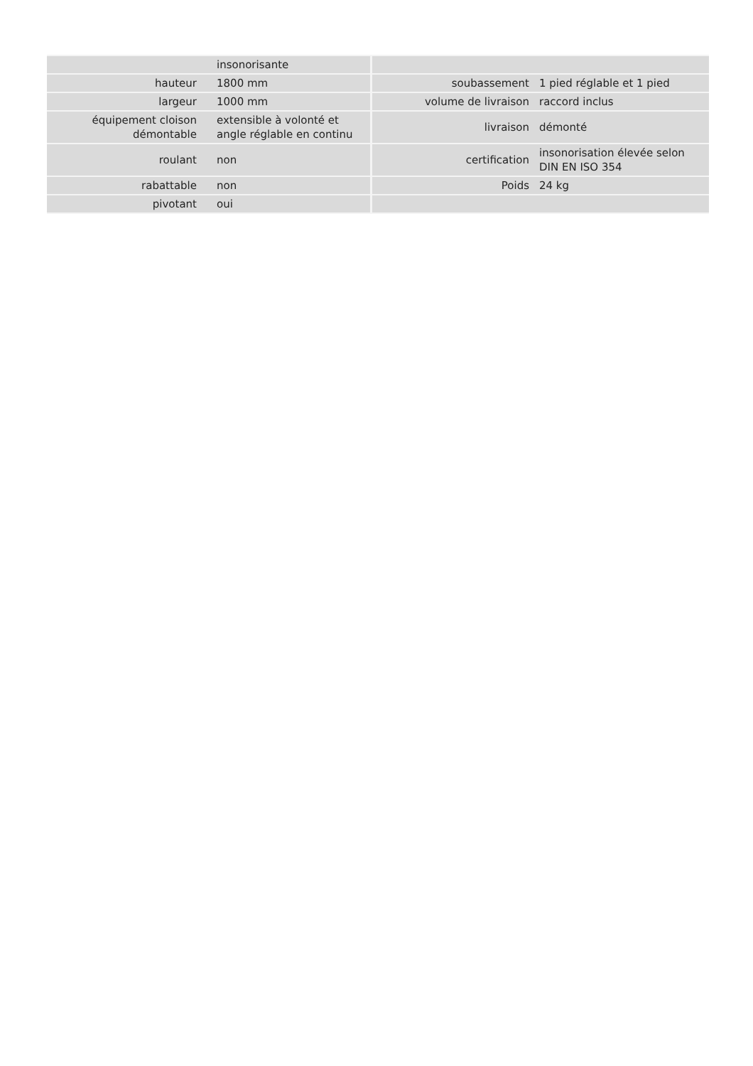| | insonorisante | | |
| hauteur | 1800 mm | soubassement | 1 pied réglable et 1 pied |
| largeur | 1000 mm | volume de livraison | raccord inclus |
| équipement cloison démontable | extensible à volonté et angle réglable en continu | livraison | démonté |
| roulant | non | certification | insonorisation élevée selon DIN EN ISO 354 |
| rabattable | non | Poids | 24 kg |
| pivotant | oui | | |